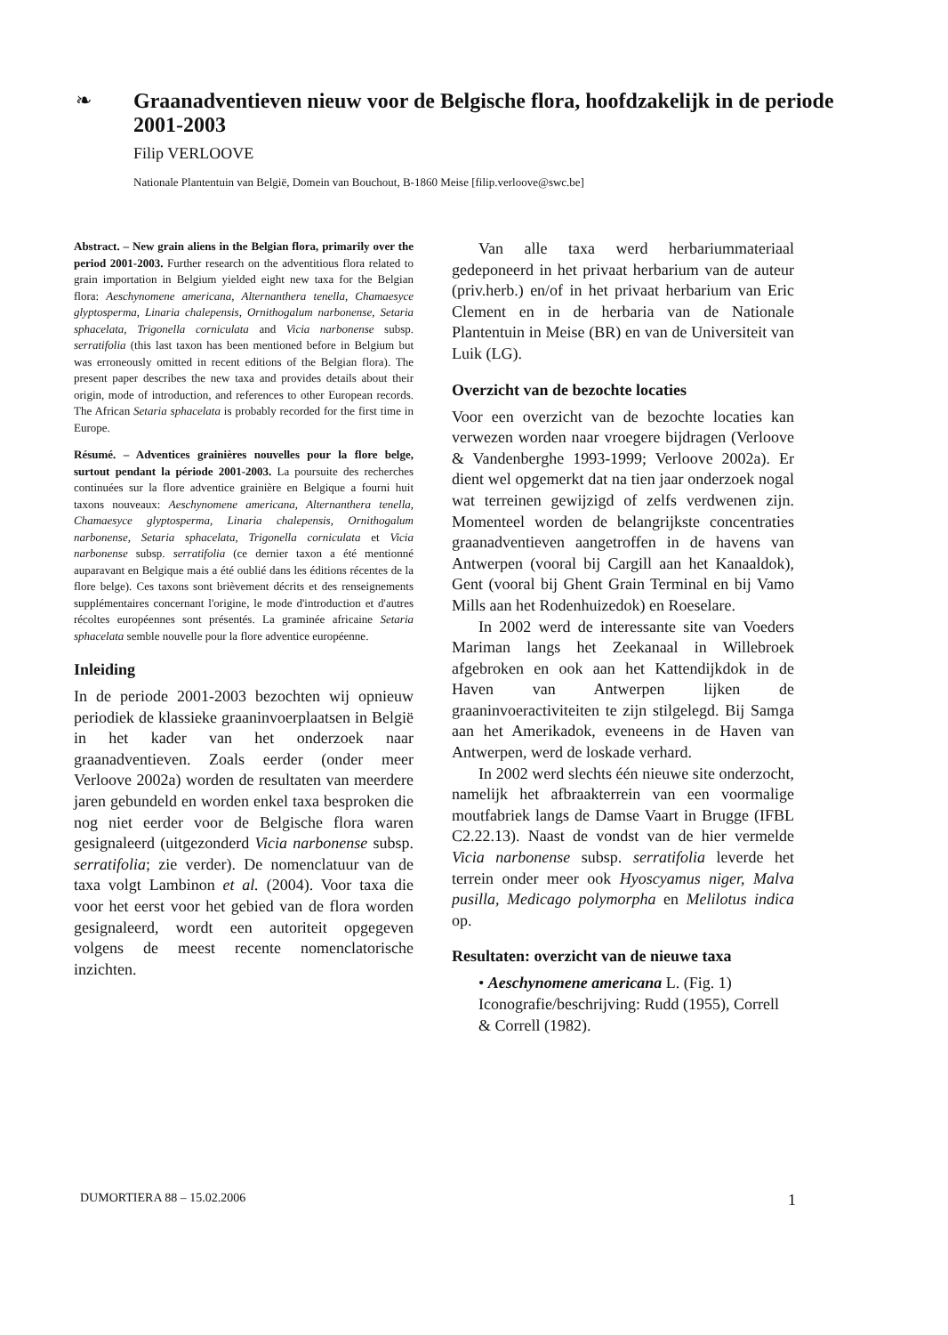❧
Graanadventieven nieuw voor de Belgische flora, hoofdzakelijk in de periode 2001-2003
Filip VERLOOVE
Nationale Plantentuin van België, Domein van Bouchout, B-1860 Meise [filip.verloove@swc.be]
Abstract. – New grain aliens in the Belgian flora, primarily over the period 2001-2003. Further research on the adventitious flora related to grain importation in Belgium yielded eight new taxa for the Belgian flora: Aeschynomene americana, Alternanthera tenella, Chamaesyce glyptosperma, Linaria chalepensis, Ornithogalum narbonense, Setaria sphacelata, Trigonella corniculata and Vicia narbonense subsp. serratifolia (this last taxon has been mentioned before in Belgium but was erroneously omitted in recent editions of the Belgian flora). The present paper describes the new taxa and provides details about their origin, mode of introduction, and references to other European records. The African Setaria sphacelata is probably recorded for the first time in Europe.
Résumé. – Adventices grainières nouvelles pour la flore belge, surtout pendant la période 2001-2003. La poursuite des recherches continuées sur la flore adventice grainière en Belgique a fourni huit taxons nouveaux: Aeschynomene americana, Alternanthera tenella, Chamaesyce glyptosperma, Linaria chalepensis, Ornithogalum narbonense, Setaria sphacelata, Trigonella corniculata et Vicia narbonense subsp. serratifolia (ce dernier taxon a été mentionné auparavant en Belgique mais a été oublié dans les éditions récentes de la flore belge). Ces taxons sont brièvement décrits et des renseignements supplémentaires concernant l'origine, le mode d'introduction et d'autres récoltes européennes sont présentés. La graminée africaine Setaria sphacelata semble nouvelle pour la flore adventice européenne.
Inleiding
In de periode 2001-2003 bezochten wij opnieuw periodiek de klassieke graaninvoerplaatsen in België in het kader van het onderzoek naar graanadventieven. Zoals eerder (onder meer Verloove 2002a) worden de resultaten van meerdere jaren gebundeld en worden enkel taxa besproken die nog niet eerder voor de Belgische flora waren gesignaleerd (uitgezonderd Vicia narbonense subsp. serratifolia; zie verder). De nomenclatuur van de taxa volgt Lambinon et al. (2004). Voor taxa die voor het eerst voor het gebied van de flora worden gesignaleerd, wordt een autoriteit opgegeven volgens de meest recente nomenclatorische inzichten.
Van alle taxa werd herbariummateriaal gedeponeerd in het privaat herbarium van de auteur (priv.herb.) en/of in het privaat herbarium van Eric Clement en in de herbaria van de Nationale Plantentuin in Meise (BR) en van de Universiteit van Luik (LG).
Overzicht van de bezochte locaties
Voor een overzicht van de bezochte locaties kan verwezen worden naar vroegere bijdragen (Verloove & Vandenberghe 1993-1999; Verloove 2002a). Er dient wel opgemerkt dat na tien jaar onderzoek nogal wat terreinen gewijzigd of zelfs verdwenen zijn. Momenteel worden de belangrijkste concentraties graanadventieven aangetroffen in de havens van Antwerpen (vooral bij Cargill aan het Kanaaldok), Gent (vooral bij Ghent Grain Terminal en bij Vamo Mills aan het Rodenhuizedok) en Roeselare.
In 2002 werd de interessante site van Voeders Mariman langs het Zeekanaal in Willebroek afgebroken en ook aan het Kattendijkdok in de Haven van Antwerpen lijken de graaninvoeractiviteiten te zijn stilgelegd. Bij Samga aan het Amerikadok, eveneens in de Haven van Antwerpen, werd de loskade verhard.
In 2002 werd slechts één nieuwe site onderzocht, namelijk het afbraakterrein van een voormalige moutfabriek langs de Damse Vaart in Brugge (IFBL C2.22.13). Naast de vondst van de hier vermelde Vicia narbonense subsp. serratifolia leverde het terrein onder meer ook Hyoscyamus niger, Malva pusilla, Medicago polymorpha en Melilotus indica op.
Resultaten: overzicht van de nieuwe taxa
• Aeschynomene americana L. (Fig. 1)
Iconografie/beschrijving: Rudd (1955), Correll & Correll (1982).
DUMORTIERA 88 – 15.02.2006 1